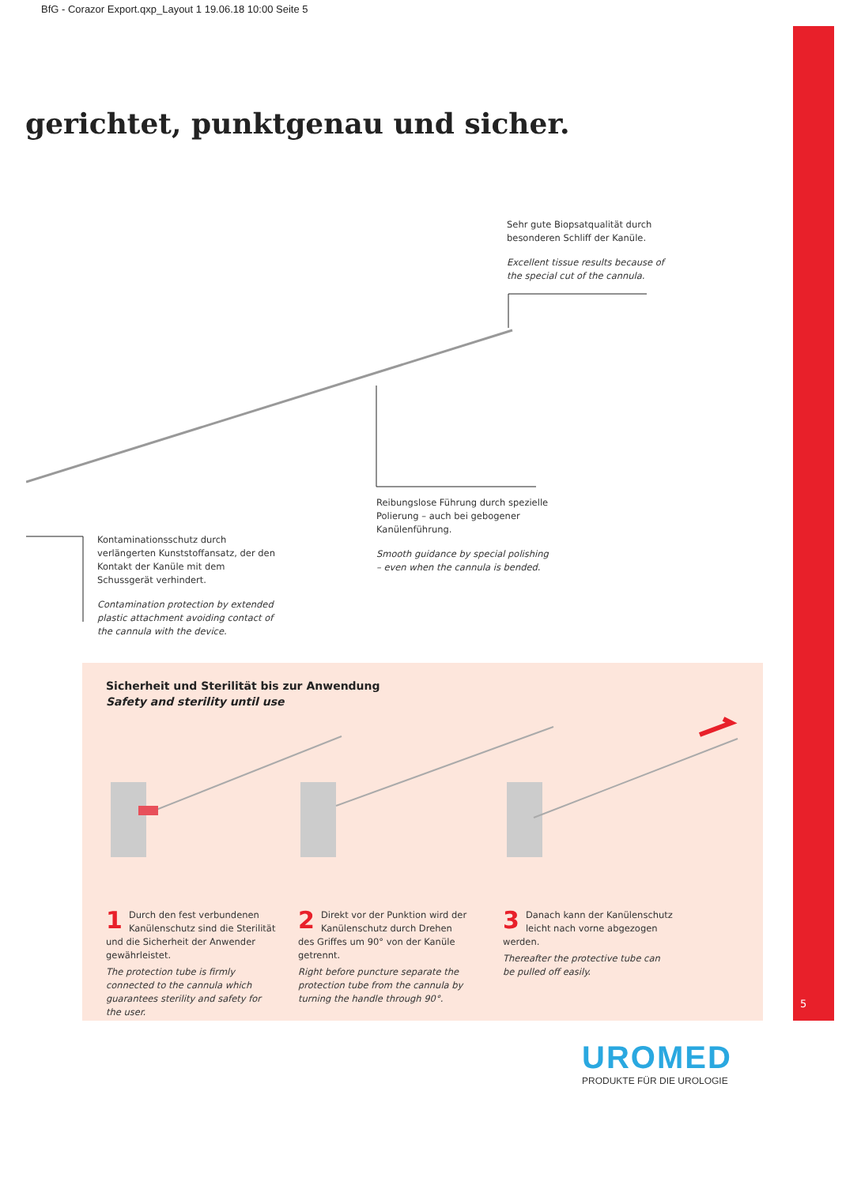BfG - Corazor Export.qxp_Layout 1 19.06.18 10:00 Seite 5
gerichtet, punktgenau und sicher.
Sehr gute Biopsatqualität durch besonderen Schliff der Kanüle.
Excellent tissue results because of the special cut of the cannula.
Reibungslose Führung durch spezielle Polierung – auch bei gebogener Kanülenführung.
Smooth guidance by special polishing – even when the cannula is bended.
Kontaminationsschutz durch verlängerten Kunststoffansatz, der den Kontakt der Kanüle mit dem Schussgerät verhindert.
Contamination protection by extended plastic attachment avoiding contact of the cannula with the device.
Sicherheit und Sterilität bis zur Anwendung
Safety and sterility until use
1 Durch den fest verbundenen Kanülenschutz sind die Sterilität und die Sicherheit der Anwender gewährleistet.
The protection tube is firmly connected to the cannula which guarantees sterility and safety for the user.
2 Direkt vor der Punktion wird der Kanülenschutz durch Drehen des Griffes um 90° von der Kanüle getrennt.
Right before puncture separate the protection tube from the cannula by turning the handle through 90°.
3 Danach kann der Kanülenschutz leicht nach vorne abgezogen werden.
Thereafter the protective tube can be pulled off easily.
5
UROMED
PRODUKTE FÜR DIE UROLOGIE